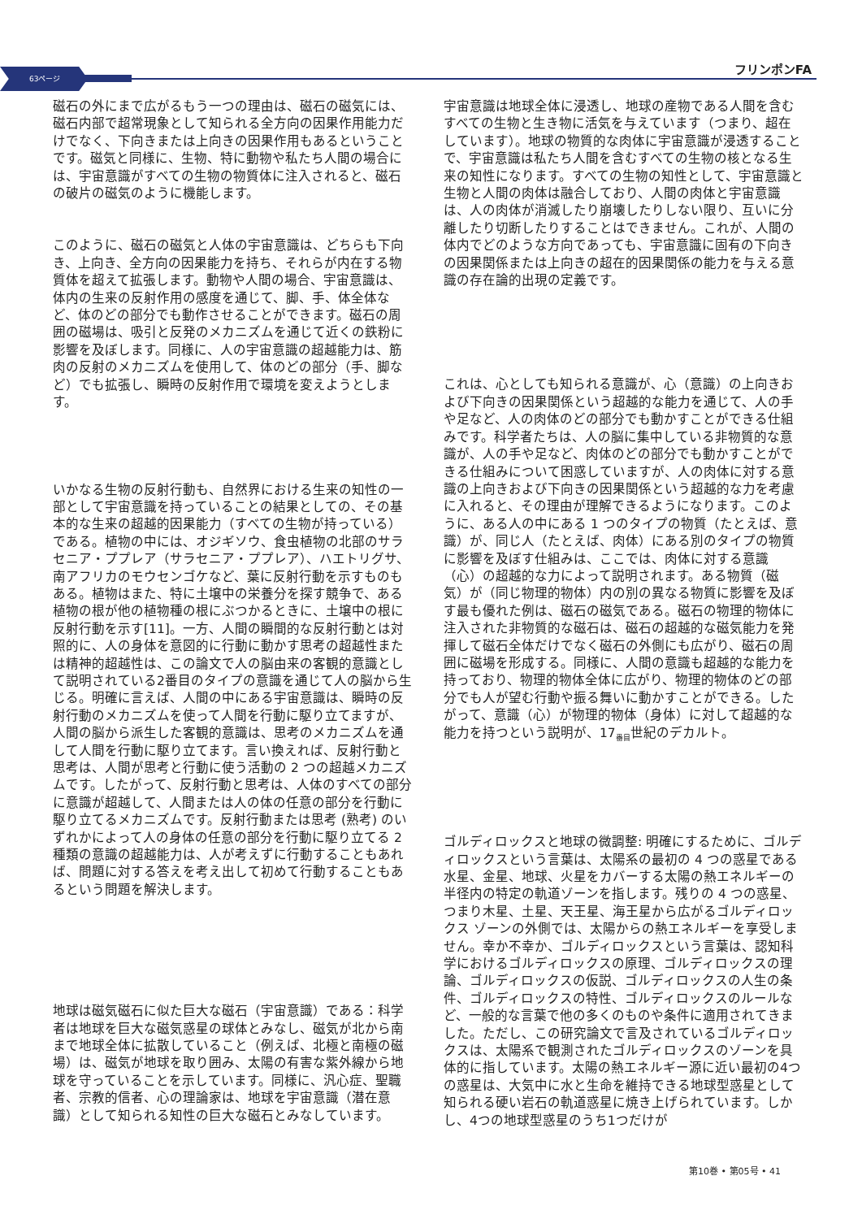63ページ フリンポンFA
磁石の外にまで広がるもう一つの理由は、磁石の磁気には、磁石内部で超常現象として知られる全方向の因果作用能力だけでなく、下向きまたは上向きの因果作用もあるということです。磁気と同様に、生物、特に動物や私たち人間の場合には、宇宙意識がすべての生物の物質体に注入されると、磁石の破片の磁気のように機能します。
このように、磁石の磁気と人体の宇宙意識は、どちらも下向き、上向き、全方向の因果能力を持ち、それらが内在する物質体を超えて拡張します。動物や人間の場合、宇宙意識は、体内の生来の反射作用の感度を通じて、脚、手、体全体など、体のどの部分でも動作させることができます。磁石の周囲の磁場は、吸引と反発のメカニズムを通じて近くの鉄粉に影響を及ぼします。同様に、人の宇宙意識の超越能力は、筋肉の反射のメカニズムを使用して、体のどの部分（手、脚など）でも拡張し、瞬時の反射作用で環境を変えようとします。
いかなる生物の反射行動も、自然界における生来の知性の一部として宇宙意識を持っていることの結果としての、その基本的な生来の超越的因果能力（すべての生物が持っている）である。植物の中には、オジギソウ、食虫植物の北部のサラセニア・ププレア（サラセニア・ププレア）、ハエトリグサ、南アフリカのモウセンゴケなど、葉に反射行動を示すものもある。植物はまた、特に土壌中の栄養分を探す競争で、ある植物の根が他の植物種の根にぶつかるときに、土壌中の根に反射行動を示す[11]。一方、人間の瞬間的な反射行動とは対照的に、人の身体を意図的に行動に動かす思考の超越性または精神的超越性は、この論文で人の脳由来の客観的意識として説明されている2番目のタイプの意識を通じて人の脳から生じる。明確に言えば、人間の中にある宇宙意識は、瞬時の反射行動のメカニズムを使って人間を行動に駆り立てますが、人間の脳から派生した客観的意識は、思考のメカニズムを通して人間を行動に駆り立てます。言い換えれば、反射行動と思考は、人間が思考と行動に使う活動の 2 つの超越メカニズムです。したがって、反射行動と思考は、人体のすべての部分に意識が超越して、人間または人の体の任意の部分を行動に駆り立てるメカニズムです。反射行動または思考 (熟考) のいずれかによって人の身体の任意の部分を行動に駆り立てる 2 種類の意識の超越能力は、人が考えずに行動することもあれば、問題に対する答えを考え出して初めて行動することもあるという問題を解決します。
地球は磁気磁石に似た巨大な磁石（宇宙意識）である：科学者は地球を巨大な磁気惑星の球体とみなし、磁気が北から南まで地球全体に拡散していること（例えば、北極と南極の磁場）は、磁気が地球を取り囲み、太陽の有害な紫外線から地球を守っていることを示しています。同様に、汎心症、聖職者、宗教的信者、心の理論家は、地球を宇宙意識（潜在意識）として知られる知性の巨大な磁石とみなしています。
宇宙意識は地球全体に浸透し、地球の産物である人間を含むすべての生物と生き物に活気を与えています（つまり、超在しています）。地球の物質的な肉体に宇宙意識が浸透することで、宇宙意識は私たち人間を含むすべての生物の核となる生来の知性になります。すべての生物の知性として、宇宙意識と生物と人間の肉体は融合しており、人間の肉体と宇宙意識は、人の肉体が消滅したり崩壊したりしない限り、互いに分離したり切断したりすることはできません。これが、人間の体内でどのような方向であっても、宇宙意識に固有の下向きの因果関係または上向きの超在的因果関係の能力を与える意識の存在論的出現の定義です。
これは、心としても知られる意識が、心（意識）の上向きおよび下向きの因果関係という超越的な能力を通じて、人の手や足など、人の肉体のどの部分でも動かすことができる仕組みです。科学者たちは、人の脳に集中している非物質的な意識が、人の手や足など、肉体のどの部分でも動かすことができる仕組みについて困惑していますが、人の肉体に対する意識の上向きおよび下向きの因果関係という超越的な力を考慮に入れると、その理由が理解できるようになります。このように、ある人の中にある 1 つのタイプの物質（たとえば、意識）が、同じ人（たとえば、肉体）にある別のタイプの物質に影響を及ぼす仕組みは、ここでは、肉体に対する意識（心）の超越的な力によって説明されます。ある物質（磁気）が（同じ物理的物体）内の別の異なる物質に影響を及ぼす最も優れた例は、磁石の磁気である。磁石の物理的物体に注入された非物質的な磁石は、磁石の超越的な磁気能力を発揮して磁石全体だけでなく磁石の外側にも広がり、磁石の周囲に磁場を形成する。同様に、人間の意識も超越的な能力を持っており、物理的物体全体に広がり、物理的物体のどの部分でも人が望む行動や振る舞いに動かすことができる。したがって、意識（心）が物理的物体（身体）に対して超越的な能力を持つという説明が、17<sub>番目</sub>世紀のデカルト。
ゴルディロックスと地球の微調整: 明確にするために、ゴルディロックスという言葉は、太陽系の最初の 4 つの惑星である水星、金星、地球、火星をカバーする太陽の熱エネルギーの半径内の特定の軌道ゾーンを指します。残りの 4 つの惑星、つまり木星、土星、天王星、海王星から広がるゴルディロックス ゾーンの外側では、太陽からの熱エネルギーを享受しません。幸か不幸か、ゴルディロックスという言葉は、認知科学におけるゴルディロックスの原理、ゴルディロックスの理論、ゴルディロックスの仮説、ゴルディロックスの人生の条件、ゴルディロックスの特性、ゴルディロックスのルールなど、一般的な言葉で他の多くのものや条件に適用されてきました。ただし、この研究論文で言及されているゴルディロックスは、太陽系で観測されたゴルディロックスのゾーンを具体的に指しています。太陽の熱エネルギー源に近い最初の4つの惑星は、大気中に水と生命を維持できる地球型惑星として知られる硬い岩石の軌道惑星に焼き上げられています。しかし、4つの地球型惑星のうち1つだけが
第10巻 • 第05号 • 41